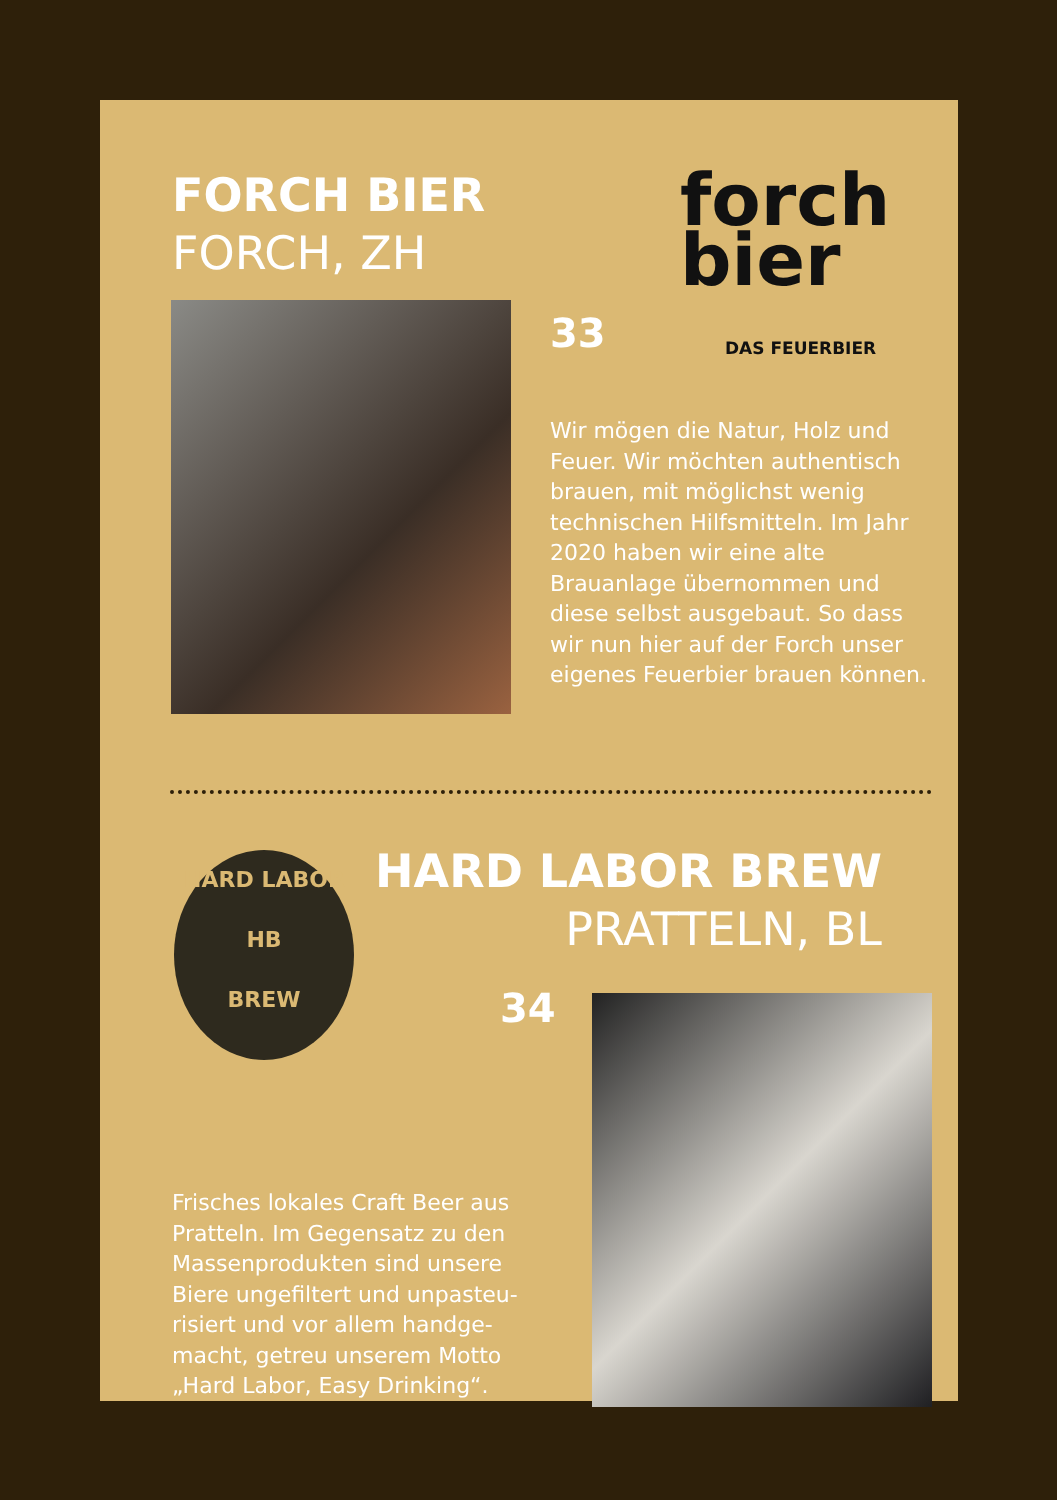FORCH BIER
FORCH, ZH
forch
bier
DAS FEUERBIER
33
Wir mögen die Natur, Holz und Feuer. Wir möchten authentisch brauen, mit möglichst wenig technischen Hilfsmitteln. Im Jahr 2020 haben wir eine alte Brauanlage übernommen und diese selbst ausgebaut. So dass wir nun hier auf der Forch unser eigenes Feuerbier brauen können.
HARD LABOR
HB
BREW
HARD LABOR BREW
PRATTELN, BL
34
Frisches lokales Craft Beer aus Pratteln. Im Gegensatz zu den Massenprodukten sind unsere Biere ungefiltert und unpasteu-risiert und vor allem handge-macht, getreu unserem Motto „Hard Labor, Easy Drinking“.